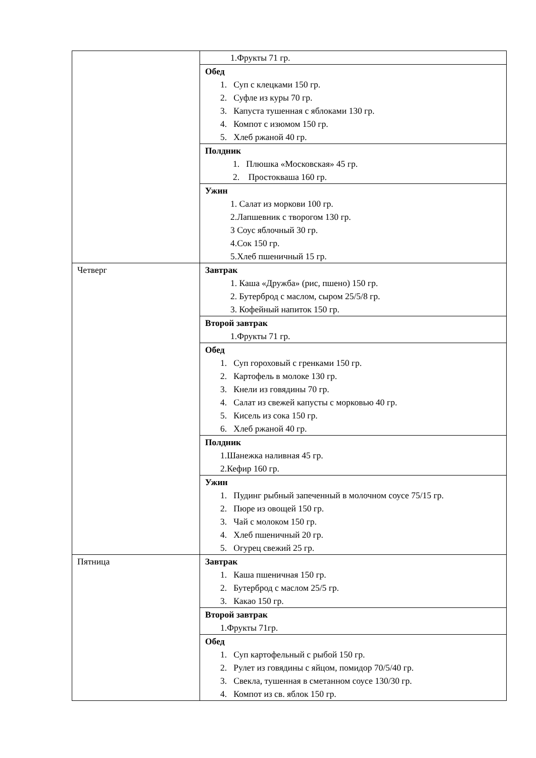| | 1.Фрукты 71 гр. |
| | Обед 1. Суп с клецками 150 гр. 2. Суфле из куры 70 гр. 3. Капуста тушенная с яблоками 130 гр. 4. Компот с изюмом 150 гр. 5. Хлеб ржаной 40 гр. |
| | Полдник 1. Плюшка «Московская» 45 гр. 2. Простокваша 160 гр. |
| | Ужин 1. Салат из моркови 100 гр. 2.Лапшевник с творогом 130 гр. 3 Соус яблочный 30 гр. 4.Сок 150 гр. 5.Хлеб пшеничный 15 гр. |
| Четверг | Завтрак 1. Каша «Дружба» (рис, пшено) 150 гр. 2. Бутерброд с маслом, сыром 25/5/8 гр. 3. Кофейный напиток 150 гр. |
| | Второй завтрак 1.Фрукты 71 гр. |
| | Обед 1. Суп гороховый с гренками 150 гр. 2. Картофель в молоке 130 гр. 3. Кнели из говядины 70 гр. 4. Салат из свежей капусты с морковью 40 гр. 5. Кисель из сока 150 гр. 6. Хлеб ржаной 40 гр. |
| | Полдник 1.Шанежка наливная 45 гр. 2.Кефир 160 гр. |
| | Ужин 1. Пудинг рыбный запеченный в молочном соусе 75/15 гр. 2. Пюре из овощей 150 гр. 3. Чай с молоком 150 гр. 4. Хлеб пшеничный 20 гр. 5. Огурец свежий 25 гр. |
| Пятница | Завтрак 1. Каша пшеничная 150 гр. 2. Бутерброд с маслом 25/5 гр. 3. Какао 150 гр. |
| | Второй завтрак 1.Фрукты 71гр. |
| | Обед 1. Суп картофельный с рыбой 150 гр. 2. Рулет из говядины с яйцом, помидор 70/5/40 гр. 3. Свекла, тушенная в сметанном соусе 130/30 гр. 4. Компот из св. яблок 150 гр. |